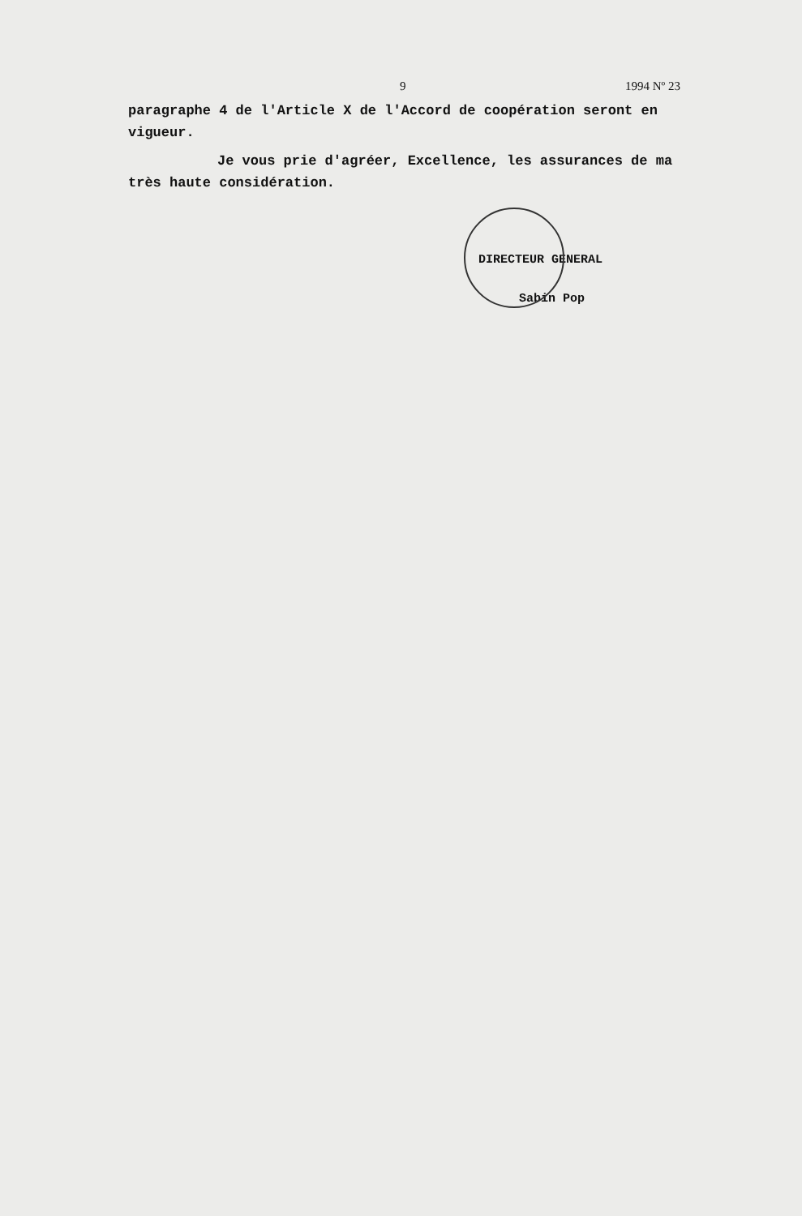9 1994 Nº 23
paragraphe 4 de l'Article X de l'Accord de coopération seront en vigueur.
Je vous prie d'agréer, Excellence, les assurances de ma très haute considération.
DIRECTEUR GENERAL
Sabin Pop